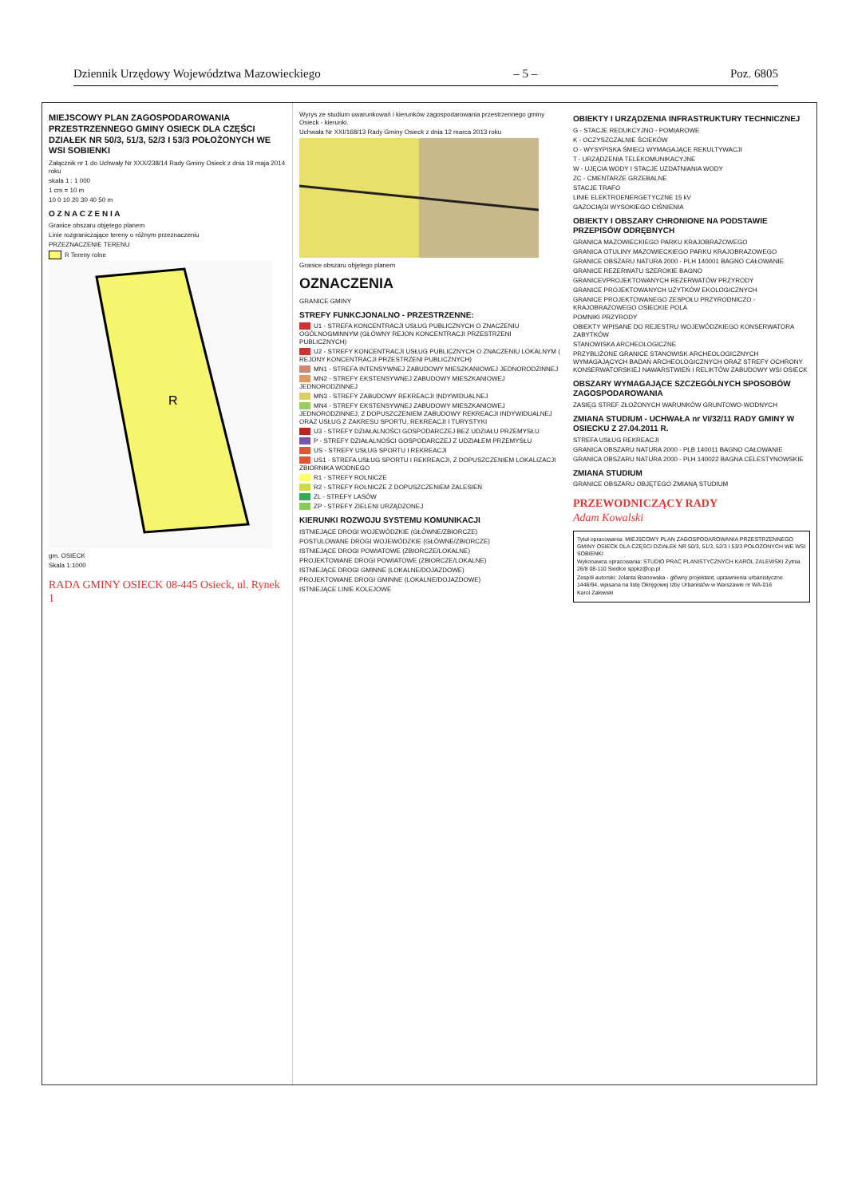Dziennik Urzędowy Województwa Mazowieckiego – 5 – Poz. 6805
MIEJSCOWY PLAN ZAGOSPODAROWANIA PRZESTRZENNEGO GMINY OSIECK DLA CZĘŚCI DZIAŁEK NR 50/3, 51/3, 52/3 I 53/3 POŁOŻONYCH WE WSI SOBIENKI
Załącznik nr 1 do Uchwały Nr XXX/238/14 Rady Gminy Osieck z dnia 19 maja 2014 roku
skala 1 : 1 000
1 cm = 10 m
10 0 10 20 30 40 50 m
O Z N A C Z E N I A
Granice obszaru objętego planem
Linie rozgraniczające tereny o różnym przeznaczeniu
PRZEZNACZENIE TERENU
R Tereny rolne
R
gm. OSIECK
Skala 1:1000
RADA GMINY OSIECK 08-445 Osieck, ul. Rynek 1
Wyrys ze studium uwarunkowań i kierunków zagospodarowania przestrzennego gminy Osieck - kierunki.
Uchwała Nr XXI/168/13 Rady Gminy Osieck z dnia 12 marca 2013 roku
Granice obszaru objętego planem
OZNACZENIA
GRANICE GMINY
STREFY FUNKCJONALNO - PRZESTRZENNE:
U1 - STREFA KONCENTRACJI USŁUG PUBLICZNYCH O ZNACZENIU OGÓLNOGMINNYM (GŁÓWNY REJON KONCENTRACJI PRZESTRZENI PUBLICZNYCH)
U2 - STREFY KONCENTRACJI USŁUG PUBLICZNYCH O ZNACZENIU LOKALNYM ( REJONY KONCENTRACJI PRZESTRZENI PUBLICZNYCH)
MN1 - STREFA INTENSYWNEJ ZABUDOWY MIESZKANIOWEJ JEDNORODZINNEJ
MN2 - STREFY EKSTENSYWNEJ ZABUDOWY MIESZKANIOWEJ JEDNORODZINNEJ
MN3 - STREFY ZABUDOWY REKREACJI INDYWIDUALNEJ
MN4 - STREFY EKSTENSYWNEJ ZABUDOWY MIESZKANIOWEJ JEDNORODZINNEJ, Z DOPUSZCZENIEM ZABUDOWY REKREACJI INDYWIDUALNEJ ORAZ USŁUG Z ZAKRESU SPORTU, REKREACJI I TURYSTYKI
U3 - STREFY DZIAŁALNOŚCI GOSPODARCZEJ BEZ UDZIAŁU PRZEMYSŁU
P - STREFY DZIAŁALNOŚCI GOSPODARCZEJ Z UDZIAŁEM PRZEMYSŁU
US - STREFY USŁUG SPORTU I REKREACJI
US1 - STREFA USŁUG SPORTU I REKREACJI, Z DOPUSZCZENIEM LOKALIZACJI ZBIORNIKA WODNEGO
R1 - STREFY ROLNICZE
R2 - STREFY ROLNICZE Z DOPUSZCZENIEM ZALESIEŃ
ZL - STREFY LASÓW
ZP - STREFY ZIELENI URZĄDZONEJ
KIERUNKI ROZWOJU SYSTEMU KOMUNIKACJI
ISTNIEJĄCE DROGI WOJEWÓDZKIE (GŁÓWNE/ZBIORCZE)
POSTULOWANE DROGI WOJEWÓDZKIE (GŁÓWNE/ZBIORCZE)
ISTNIEJĄCE DROGI POWIATOWE (ZBIORCZE/LOKALNE)
PROJEKTOWANE DROGI POWIATOWE (ZBIORCZE/LOKALNE)
ISTNIEJĄCE DROGI GMINNE (LOKALNE/DOJAZDOWE)
PROJEKTOWANE DROGI GMINNE (LOKALNE/DOJAZDOWE)
ISTNIEJĄCE LINIE KOLEJOWE
OBIEKTY I URZĄDZENIA INFRASTRUKTURY TECHNICZNEJ
G - STACJE REDUKCYJNO - POMIAROWE
K - OCZYSZCZALNIE ŚCIEKÓW
O - WYSYPISKA ŚMIECI WYMAGAJĄCE REKULTYWACJI
T - URZĄDZENIA TELEKOMUNIKACYJNE
W - UJĘCIA WODY I STACJE UZDATNIANIA WODY
ZC - CMENTARZE GRZEBALNE
STACJE TRAFO
LINIE ELEKTROENERGETYCZNE 15 kV
GAZOCIĄGI WYSOKIEGO CIŚNIENIA
OBIEKTY I OBSZARY CHRONIONE NA PODSTAWIE PRZEPISÓW ODRĘBNYCH
GRANICA MAZOWIECKIEGO PARKU KRAJOBRAZOWEGO
GRANICA OTULINY MAZOWIECKIEGO PARKU KRAJOBRAZOWEGO
GRANICE OBSZARU NATURA 2000 - PLH 140001 BAGNO CAŁOWANIE
GRANICE REZERWATU SZEROKIE BAGNO
GRANICEVPROJEKTOWANYCH REZERWATÓW PRZYRODY
GRANICE PROJEKTOWANYCH UŻYTKÓW EKOLOGICZNYCH
GRANICE PROJEKTOWANEGO ZESPOŁU PRZYRODNICZO - KRAJOBRAZOWEGO OSIECKIE POLA
POMNIKI PRZYRODY
OBIEKTY WPISANE DO REJESTRU WOJEWÓDZKIEGO KONSERWATORA ZABYTKÓW
STANOWISKA ARCHEOLOGICZNE
PRZYBLIŻONE GRANICE STANOWISK ARCHEOLOGICZNYCH WYMAGAJĄCYCH BADAŃ ARCHEOLOGICZNYCH ORAZ STREFY OCHRONY KONSERWATORSKIEJ NAWARSTWIEŃ I RELIKTÓW ZABUDOWY WSI OSIECK
OBSZARY WYMAGAJĄCE SZCZEGÓLNYCH SPOSOBÓW ZAGOSPODAROWANIA
ZASIĘG STREF ZŁOŻONYCH WARUNKÓW GRUNTOWO-WODNYCH
ZMIANA STUDIUM - UCHWAŁA nr VI/32/11 RADY GMINY W OSIECKU Z 27.04.2011 R.
STREFA USŁUG REKREACJI
GRANICA OBSZARU NATURA 2000 - PLB 140011 BAGNO CAŁOWANIE
GRANICA OBSZARU NATURA 2000 - PLH 140022 BAGNA CELESTYNOWSKIE
ZMIANA STUDIUM
GRANICE OBSZARU OBJĘTEGO ZMIANĄ STUDIUM
PRZEWODNICZĄCY RADY
Adam Kowalski
Tytuł opracowania: MIEJSCOWY PLAN ZAGOSPODAROWANIA PRZESTRZENNEGO GMINY OSIECK DLA CZĘŚCI DZIAŁEK NR 50/3, 51/3, 52/3 I 53/3 POŁOŻONYCH WE WSI SOBIENKI
Wykonawca opracowania: STUDIO PRAC PLANISTYCZNYCH KAROL ZALEWSKI Żytnia 26/8 08-110 Siedlce sppkz@op.pl
Zespół autorski: Jolanta Branowska - główny projektant, uprawnienia urbanistyczne 1446/94, wpisana na listę Okręgowej Izby Urbanistów w Warszawie nr WA-016
Karol Zalewski